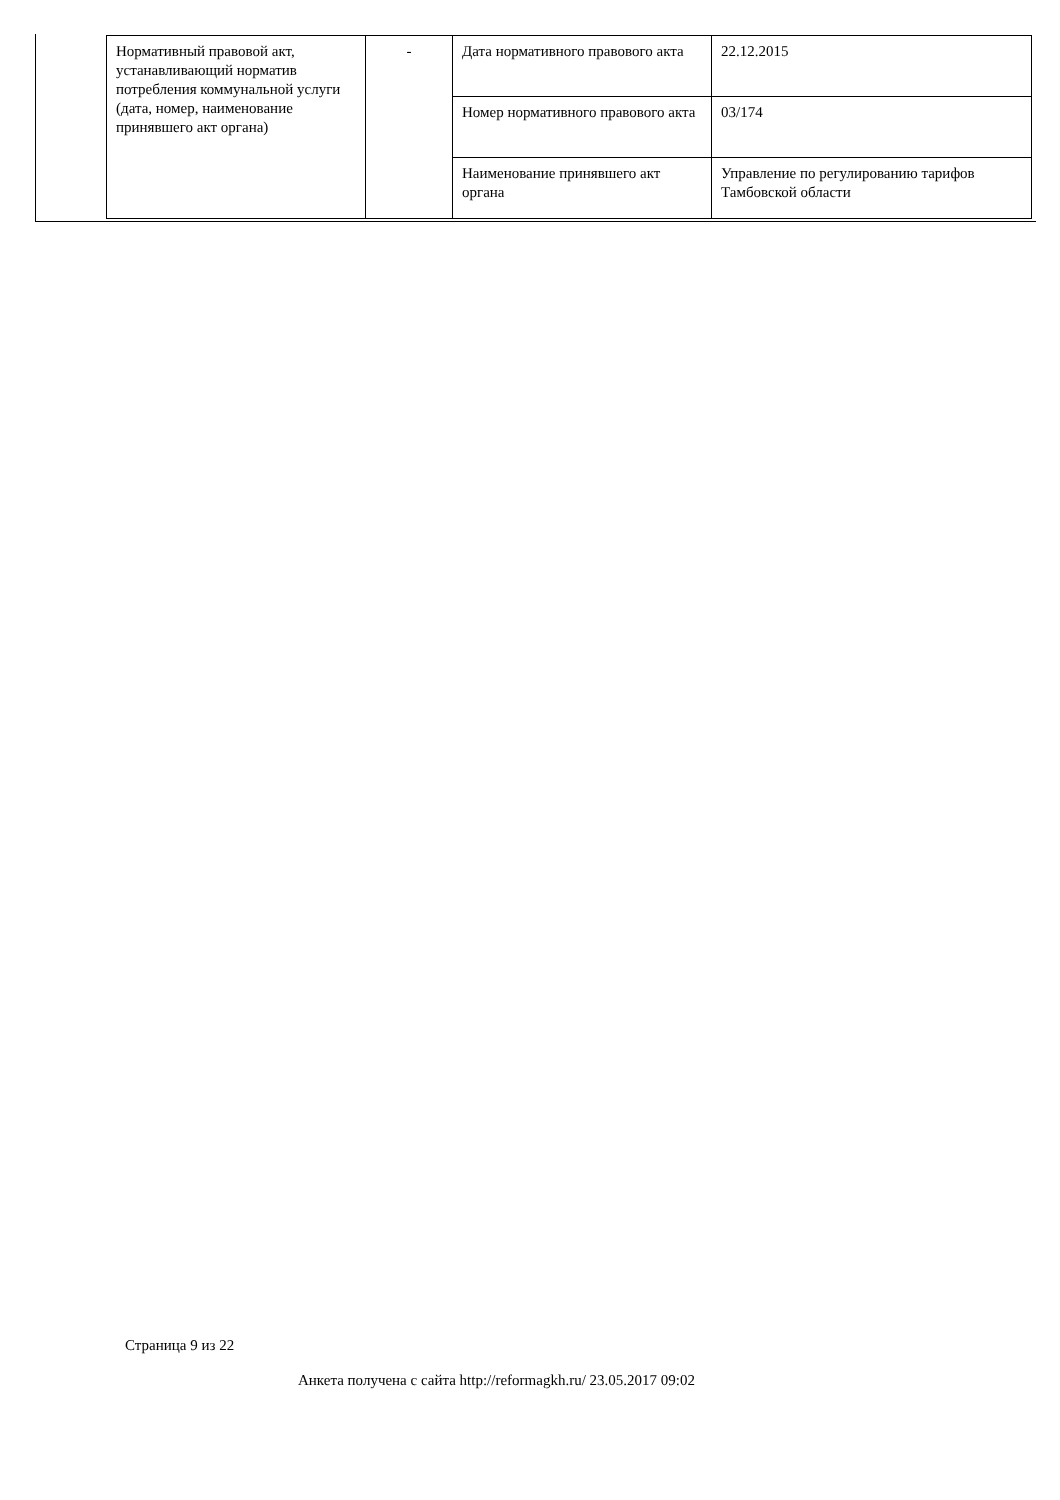| Нормативный правовой акт, устанавливающий норматив потребления коммунальной услуги (дата, номер, наименование принявшего акт органа) | - | Дата нормативного правового акта | 22.12.2015 |
| | | Номер нормативного правового акта | 03/174 |
| | | Наименование принявшего акт органа | Управление по регулированию тарифов Тамбовской области |
Страница 9 из 22
Анкета получена с сайта http://reformagkh.ru/ 23.05.2017 09:02